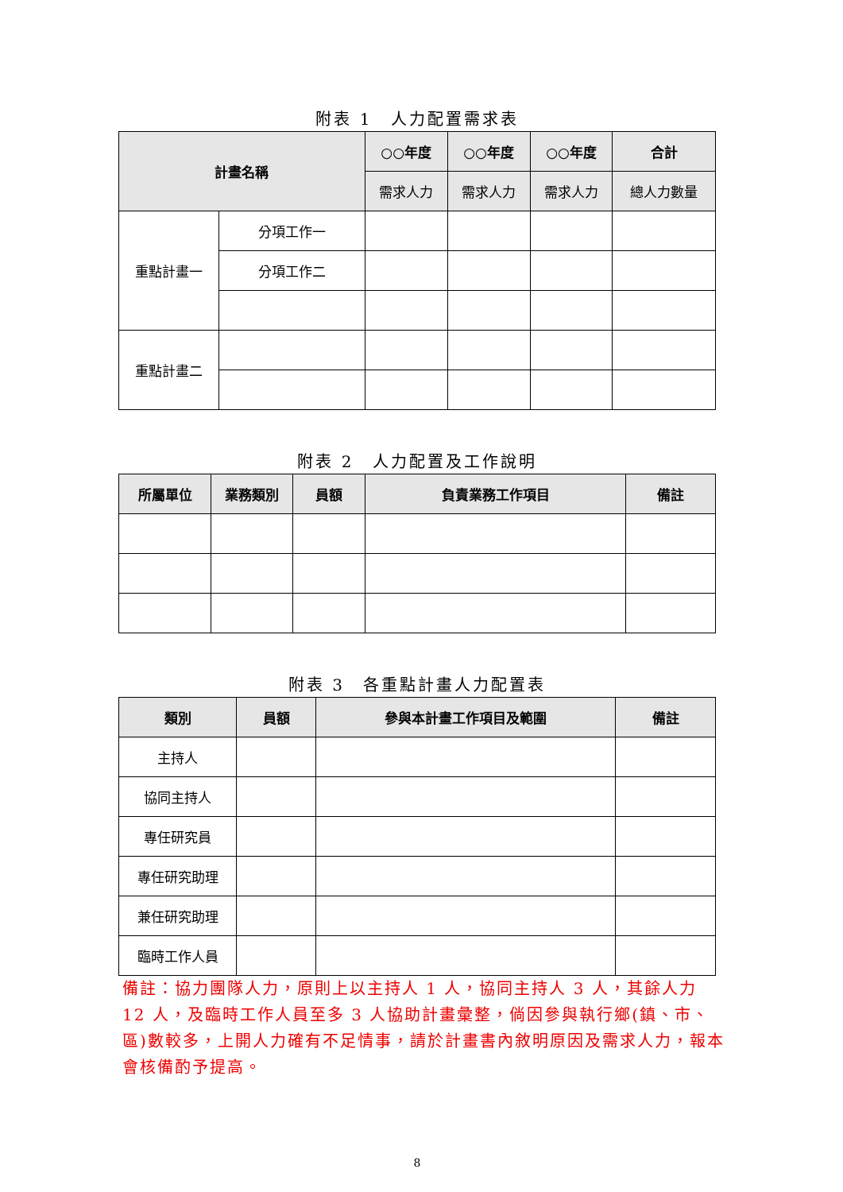附表 1　人力配置需求表
| 計畫名稱 | | ○○年度 | ○○年度 | ○○年度 | 合計 |
| --- | --- | --- | --- | --- | --- |
| | | 需求人力 | 需求人力 | 需求人力 | 總人力數量 |
| 重點計畫一 | 分項工作一 | | | | |
| | 分項工作二 | | | | |
| 重點計畫二 | | | | | |
附表 2　人力配置及工作說明
| 所屬單位 | 業務類別 | 員額 | 負責業務工作項目 | 備註 |
| --- | --- | --- | --- | --- |
附表 3　各重點計畫人力配置表
| 類別 | 員額 | 參與本計畫工作項目及範圍 | 備註 |
| --- | --- | --- | --- |
| 主持人 | | | |
| 協同主持人 | | | |
| 專任研究員 | | | |
| 專任研究助理 | | | |
| 兼任研究助理 | | | |
| 臨時工作人員 | | | |
備註：協力團隊人力，原則上以主持人 1 人，協同主持人 3 人，其餘人力 12 人，及臨時工作人員至多 3 人協助計畫彙整，倘因參與執行鄉(鎮、市、區)數較多，上開人力確有不足情事，請於計畫書內敘明原因及需求人力，報本會核備酌予提高。
8